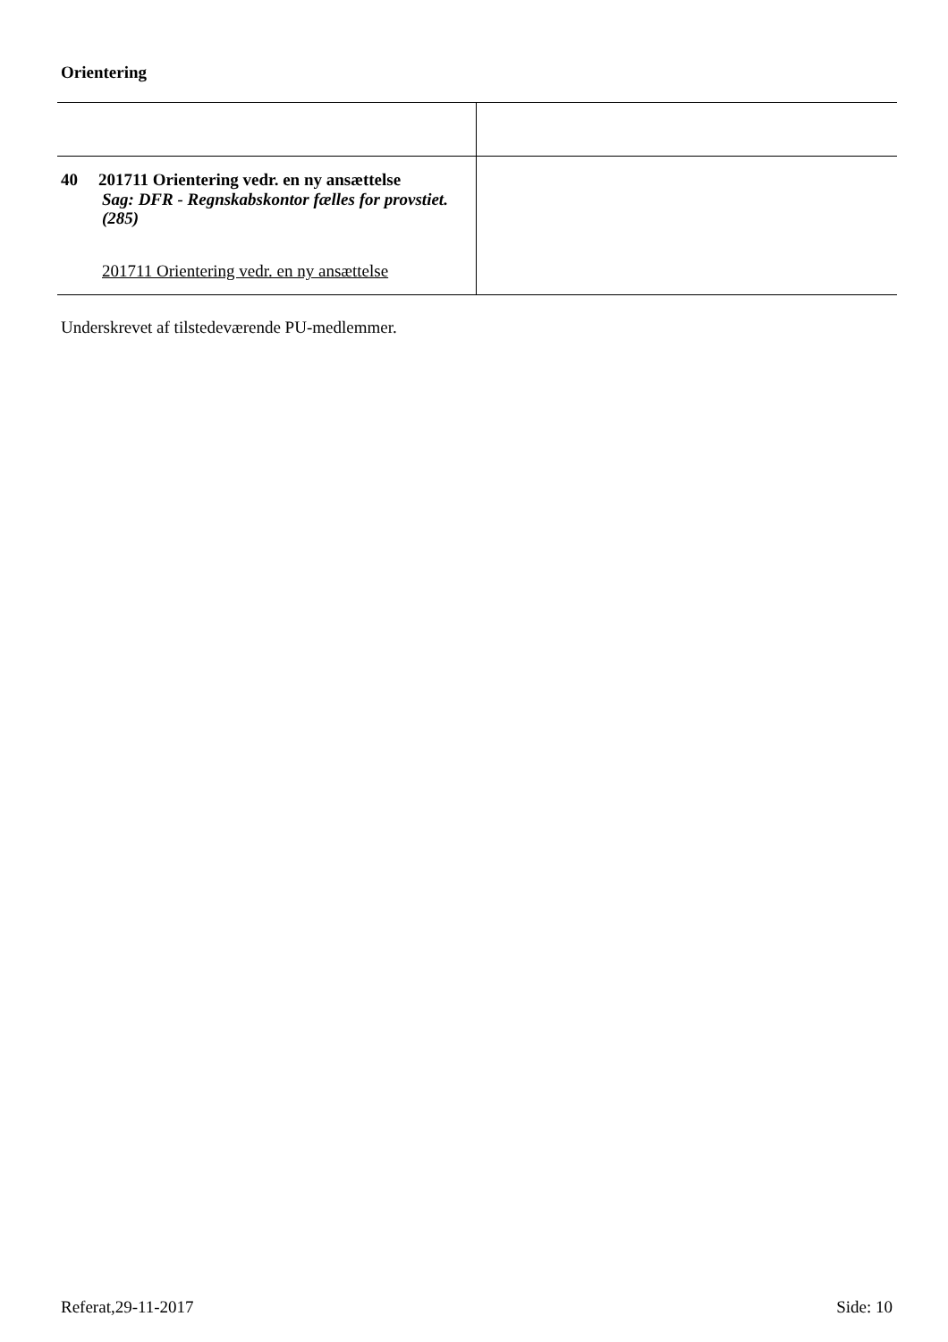Orientering
| 40 201711 Orientering vedr. en ny ansættelse Sag: DFR - Regnskabskontor fælles for provstiet. (285) 201711 Orientering vedr. en ny ansættelse | |
Underskrevet af tilstedeværende PU-medlemmer.
Referat,29-11-2017 Side: 10